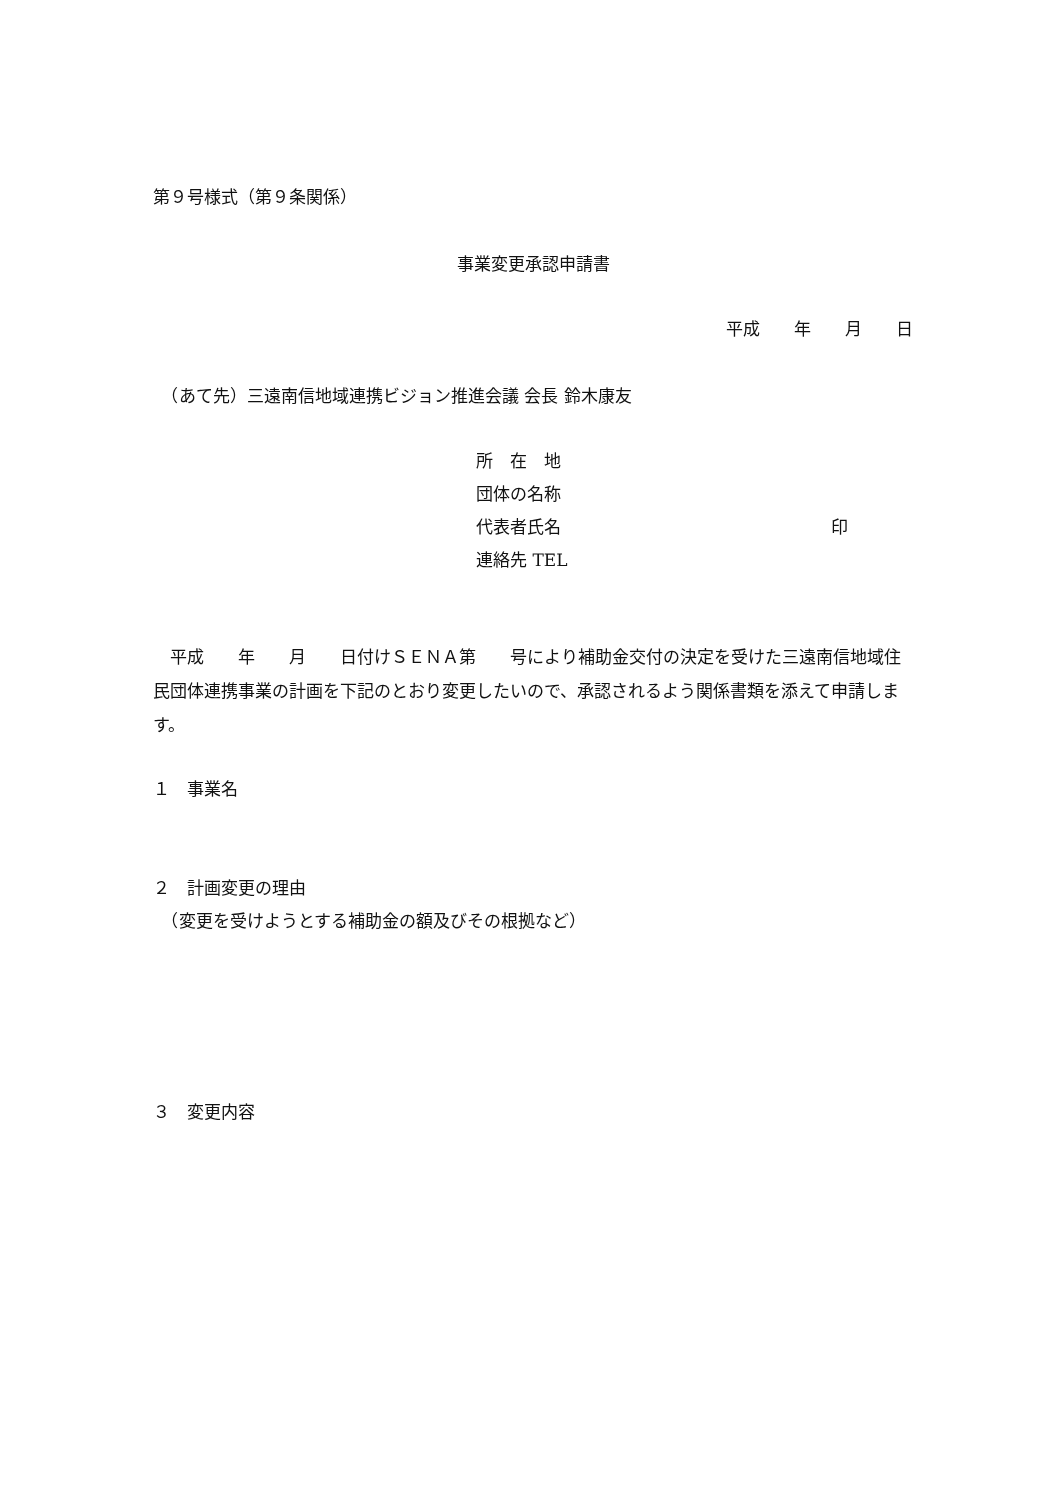第９号様式（第９条関係）
事業変更承認申請書
平成　　年　　月　　日
　（あて先）三遠南信地域連携ビジョン推進会議 会長 鈴木康友
所　在　地
団体の名称
代表者氏名 印
連絡先 TEL
　平成　　年　　月　　日付けＳＥＮＡ第　　号により補助金交付の決定を受けた三遠南信地域住民団体連携事業の計画を下記のとおり変更したいので、承認されるよう関係書類を添えて申請します。
１　事業名
２　計画変更の理由
　（変更を受けようとする補助金の額及びその根拠など）
３　変更内容